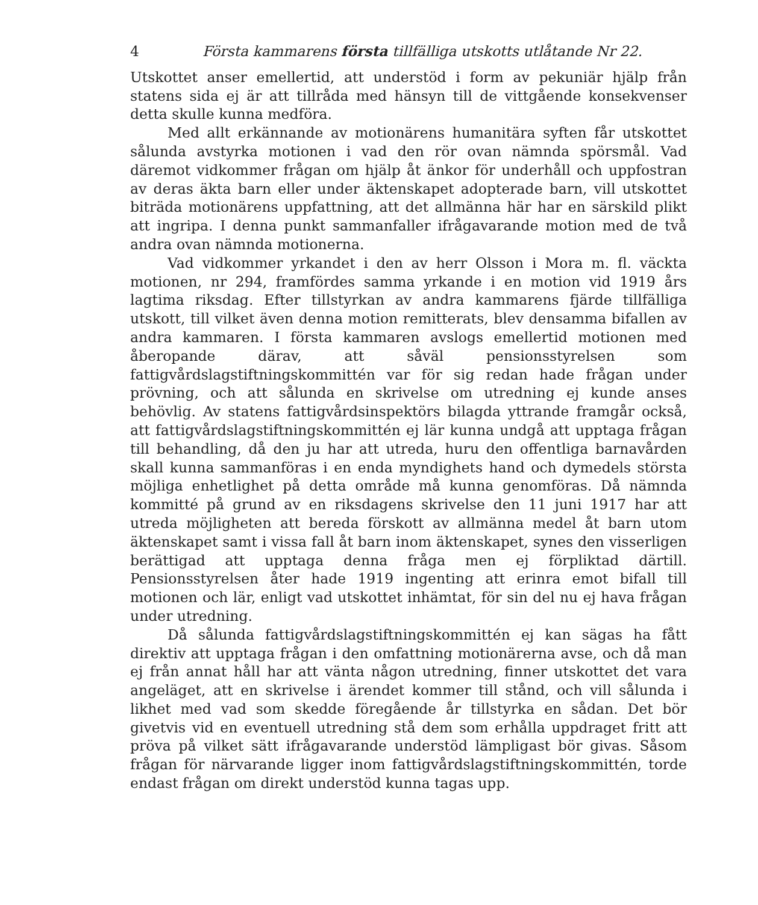4 Första kammarens första tillfälliga utskotts utlåtande Nr 22.
Utskottet anser emellertid, att understöd i form av pekuniär hjälp från statens sida ej är att tillråda med hänsyn till de vittgående konsekvenser detta skulle kunna medföra.
Med allt erkännande av motionärens humanitära syften får utskottet sålunda avstyrka motionen i vad den rör ovan nämnda spörsmål. Vad däremot vidkommer frågan om hjälp åt änkor för underhåll och uppfostran av deras äkta barn eller under äktenskapet adopterade barn, vill utskottet biträda motionärens uppfattning, att det allmänna här har en särskild plikt att ingripa. I denna punkt sammanfaller ifrågavarande motion med de två andra ovan nämnda motionerna.
Vad vidkommer yrkandet i den av herr Olsson i Mora m. fl. väckta motionen, nr 294, framfördes samma yrkande i en motion vid 1919 års lagtima riksdag. Efter tillstyrkan av andra kammarens fjärde tillfälliga utskott, till vilket även denna motion remitterats, blev densamma bifallen av andra kammaren. I första kammaren avslogs emellertid motionen med åberopande därav, att såväl pensionsstyrelsen som fattigvårdslagstiftningskommittén var för sig redan hade frågan under prövning, och att sålunda en skrivelse om utredning ej kunde anses behövlig. Av statens fattigvårdsinspektörs bilagda yttrande framgår också, att fattigvårdslagstiftningskommittén ej lär kunna undgå att upptaga frågan till behandling, då den ju har att utreda, huru den offentliga barnavården skall kunna sammanföras i en enda myndighets hand och dymedels största möjliga enhetlighet på detta område må kunna genomföras. Då nämnda kommitté på grund av en riksdagens skrivelse den 11 juni 1917 har att utreda möjligheten att bereda förskott av allmänna medel åt barn utom äktenskapet samt i vissa fall åt barn inom äktenskapet, synes den visserligen berättigad att upptaga denna fråga men ej förpliktad därtill. Pensionsstyrelsen åter hade 1919 ingenting att erinra emot bifall till motionen och lär, enligt vad utskottet inhämtat, för sin del nu ej hava frågan under utredning.
Då sålunda fattigvårdslagstiftningskommittén ej kan sägas ha fått direktiv att upptaga frågan i den omfattning motionärerna avse, och då man ej från annat håll har att vänta någon utredning, finner utskottet det vara angeläget, att en skrivelse i ärendet kommer till stånd, och vill sålunda i likhet med vad som skedde föregående år tillstyrka en sådan. Det bör givetvis vid en eventuell utredning stå dem som erhålla uppdraget fritt att pröva på vilket sätt ifrågavarande understöd lämpligast bör givas. Såsom frågan för närvarande ligger inom fattigvårdslagstiftningskommittén, torde endast frågan om direkt understöd kunna tagas upp.